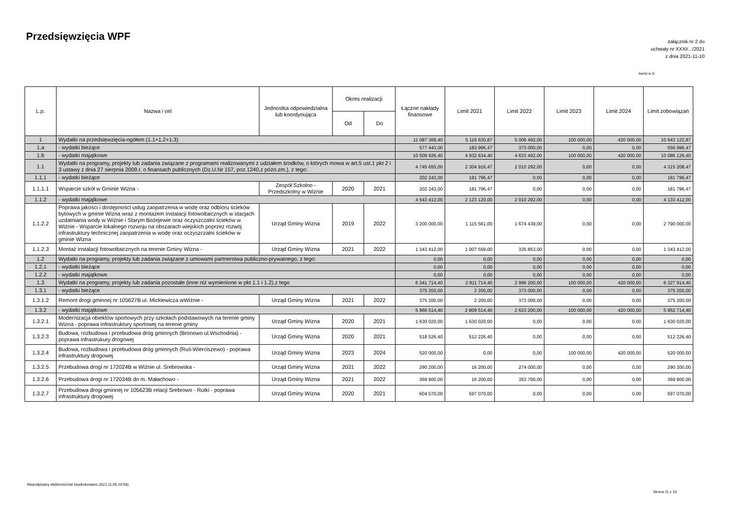Przedsięwzięcia WPF
załącznik nr 2 do
uchwały nr XXXI/.../2021
z dnia 2021-11-10
kwoty w zł
| L.p. | Nazwa i cel | Jednostka odpowiedzialna lub koordynująca | Okres realizacji | | Łączne nakłady finansowe | Limit 2021 | Limit 2022 | Limit 2023 | Limit 2024 | Limit zobowiązań |
| --- | --- | --- | --- | --- | --- | --- | --- | --- | --- | --- |
| | | | Od | Do | | | | | | |
| 1 | Wydatki na przedsięwzięcia-ogółem (1.1+1.2+1.3) | | | | 11 087 369,40 | 5 116 630,87 | 5 006 492,00 | 100 000,00 | 420 000,00 | 10 643 122,87 |
| 1.a | - wydatki bieżące | | | | 577 443,00 | 183 996,47 | 373 000,00 | 0,00 | 0,00 | 556 996,47 |
| 1.b | - wydatki majątkowe | | | | 10 509 926,40 | 4 932 634,40 | 4 633 492,00 | 100 000,00 | 420 000,00 | 10 086 126,40 |
| 1.1 | Wydatki na programy, projekty lub zadania związane z programami realizowanymi z udziałem środków, o których mowa w art.5 ust.1 pkt 2 i 3 ustawy z dnia 27 sierpnia 2009.r. o finansach publicznych (Dz.U.Nr 157, poz.1240,z późn.zm.), z tego: | | | | 4 745 655,00 | 2 304 916,47 | 2 010 292,00 | 0,00 | 0,00 | 4 315 208,47 |
| 1.1.1 | - wydatki bieżące | | | | 202 243,00 | 181 796,47 | 0,00 | 0,00 | 0,00 | 181 796,47 |
| 1.1.1.1 | Wsparcie szkół w Gminie Wizna - | Zespół Szkolno - Przedszkolny w Wiźnie | 2020 | 2021 | 202 243,00 | 181 796,47 | 0,00 | 0,00 | 0,00 | 181 796,47 |
| 1.1.2 | - wydatki majątkowe | | | | 4 543 412,00 | 2 123 120,00 | 2 010 292,00 | 0,00 | 0,00 | 4 133 412,00 |
| 1.1.2.2 | Poprawa jakości i dostępności usług zaopatrzenia w wodę oraz odbioru ścieków bytowych w gminie Wizna wraz z montażem instalacji fotowoltaicznych w stacjach uzdatniania wody w Wiźnie i Starym Bożejewie oraz oczyszczalni ścieków w Wiźnie - Wsparcie lokalnego rozwoju na obszarach wiejskich poprzez rozwój infrastruktury technicznej zaopatrzenia w wodę oraz oczyszczalni ścieków w gminie Wizna | Urząd Gminy Wizna | 2019 | 2022 | 3 200 000,00 | 1 115 561,00 | 1 674 439,00 | 0,00 | 0,00 | 2 790 000,00 |
| 1.1.2.3 | Montaż instalacji fotowoltaicznych na terenie Gminy Wizna - | Urząd Gminy Wizna | 2021 | 2022 | 1 343 412,00 | 1 007 559,00 | 335 853,00 | 0,00 | 0,00 | 1 343 412,00 |
| 1.2 | Wydatki na programy, projekty lub zadania związane z umowami partnerstwa publiczno-prywatnego, z tego: | | | | 0,00 | 0,00 | 0,00 | 0,00 | 0,00 | 0,00 |
| 1.2.1 | - wydatki bieżące | | | | 0,00 | 0,00 | 0,00 | 0,00 | 0,00 | 0,00 |
| 1.2.2 | - wydatki majątkowe | | | | 0,00 | 0,00 | 0,00 | 0,00 | 0,00 | 0,00 |
| 1.3 | Wydatki na programy, projekty lub zadania pozostałe (inne niż wymienione w pkt 1.1 i 1.2),z tego | | | | 6 341 714,40 | 2 811 714,40 | 2 996 200,00 | 100 000,00 | 420 000,00 | 6 327 914,40 |
| 1.3.1 | - wydatki bieżące | | | | 375 200,00 | 2 200,00 | 373 000,00 | 0,00 | 0,00 | 375 200,00 |
| 1.3.1.2 | Remont drogi gminnej nr 105627B ul. Mickiewicza wWiźnie - | Urząd Gminy Wizna | 2021 | 2022 | 375 200,00 | 2 200,00 | 373 000,00 | 0,00 | 0,00 | 375 200,00 |
| 1.3.2 | - wydatki majątkowe | | | | 5 966 514,40 | 2 809 514,40 | 2 623 200,00 | 100 000,00 | 420 000,00 | 5 952 714,40 |
| 1.3.2.1 | Modernizacja obiektów sportowych przy szkołach podstawowych na terenie gminy Wizna - poprawa infrastruktury sportowej na terenie gminy | Urząd Gminy Wizna | 2020 | 2021 | 1 630 020,00 | 1 630 020,00 | 0,00 | 0,00 | 0,00 | 1 630 020,00 |
| 1.3.2.3 | Budowa, rozbudowa i przebudowa dróg gminnych (Bronowo ul.Wschodnia) - poprawa infrastrukury drogowej | Urząd Gminy Wizna | 2020 | 2021 | 518 526,40 | 512 226,40 | 0,00 | 0,00 | 0,00 | 512 226,40 |
| 1.3.2.4 | Budowa, rozbudowa i przebudowa dróg gminnych (Ruś-Wierciszewo) - poprawa infrastruktury drogowej | Urząd Gminy Wizna | 2023 | 2024 | 520 000,00 | 0,00 | 0,00 | 100 000,00 | 420 000,00 | 520 000,00 |
| 1.3.2.5 | Przebudowa drogi nr 172024B w Wiźnie ul. Srebrowska - | Urząd Gminy Wizna | 2021 | 2022 | 290 200,00 | 16 200,00 | 274 000,00 | 0,00 | 0,00 | 290 200,00 |
| 1.3.2.6 | Przebudowa drogi nr 172034B do m. Małachowo - | Urząd Gminy Wizna | 2021 | 2022 | 369 900,00 | 16 200,00 | 353 700,00 | 0,00 | 0,00 | 369 900,00 |
| 1.3.2.7 | Przebudowa drogi gminnej nr 105623B relacji Srebrowo - Rutki - poprawa infrastruktury drogowej | Urząd Gminy Wizna | 2020 | 2021 | 604 570,00 | 597 070,00 | 0,00 | 0,00 | 0,00 | 597 070,00 |
Niepodpisany elektronicznie (wydrukowano 2021.11.05-10:58)
Strona 11 z 13